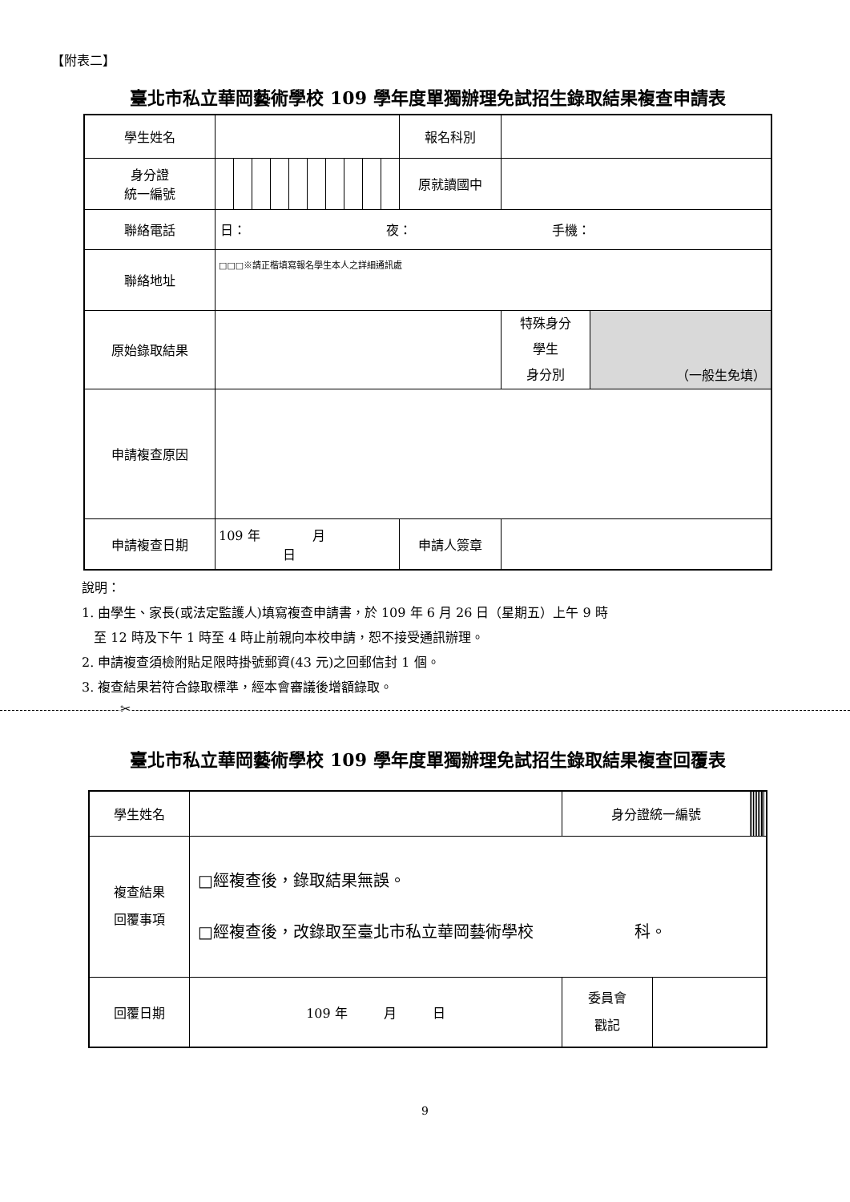【附表二】
臺北市私立華岡藝術學校 109 學年度單獨辦理免試招生錄取結果複查申請表
| 學生姓名 | | | | | | | | | | | 報名科別 | | |
| 身分證 統一編號 | | | | | | | | | | | 原就讀國中 | | |
| 聯絡電話 | 日： 夜： 手機： | | | | | | | | | | | | |
| 聯絡地址 | □□□※請正楷填寫報名學生本人之詳細通訊處 | | | | | | | | | | | | |
| 原始錄取結果 | | | | | | | | | | | | 特殊身分 學生 身分別 | （一般生免填） |
| 申請複查原因 | | | | | | | | | | | | | |
| 申請複查日期 | 109 年 月 日 | | | | | | | | | | 申請人簽章 | | |
說明：
1. 由學生、家長(或法定監護人)填寫複查申請書，於 109 年 6 月 26 日（星期五）上午 9 時
至 12 時及下午 1 時至 4 時止前親向本校申請，恕不接受通訊辦理。
2. 申請複查須檢附貼足限時掛號郵資(43 元)之回郵信封 1 個。
3. 複查結果若符合錄取標準，經本會審議後增額錄取。
✂
臺北市私立華岡藝術學校 109 學年度單獨辦理免試招生錄取結果複查回覆表
| 學生姓名 | | 身分證統一編號 | | | | | | | | | | | |
| 複查結果 回覆事項 | □經複查後，錄取結果無誤。 □經複查後，改錄取至臺北市私立華岡藝術學校 科。 | | | | | | | | | | | | |
| 回覆日期 | 109 年 月 日 | 委員會 戳記 | | | | | | | | | | | |
9